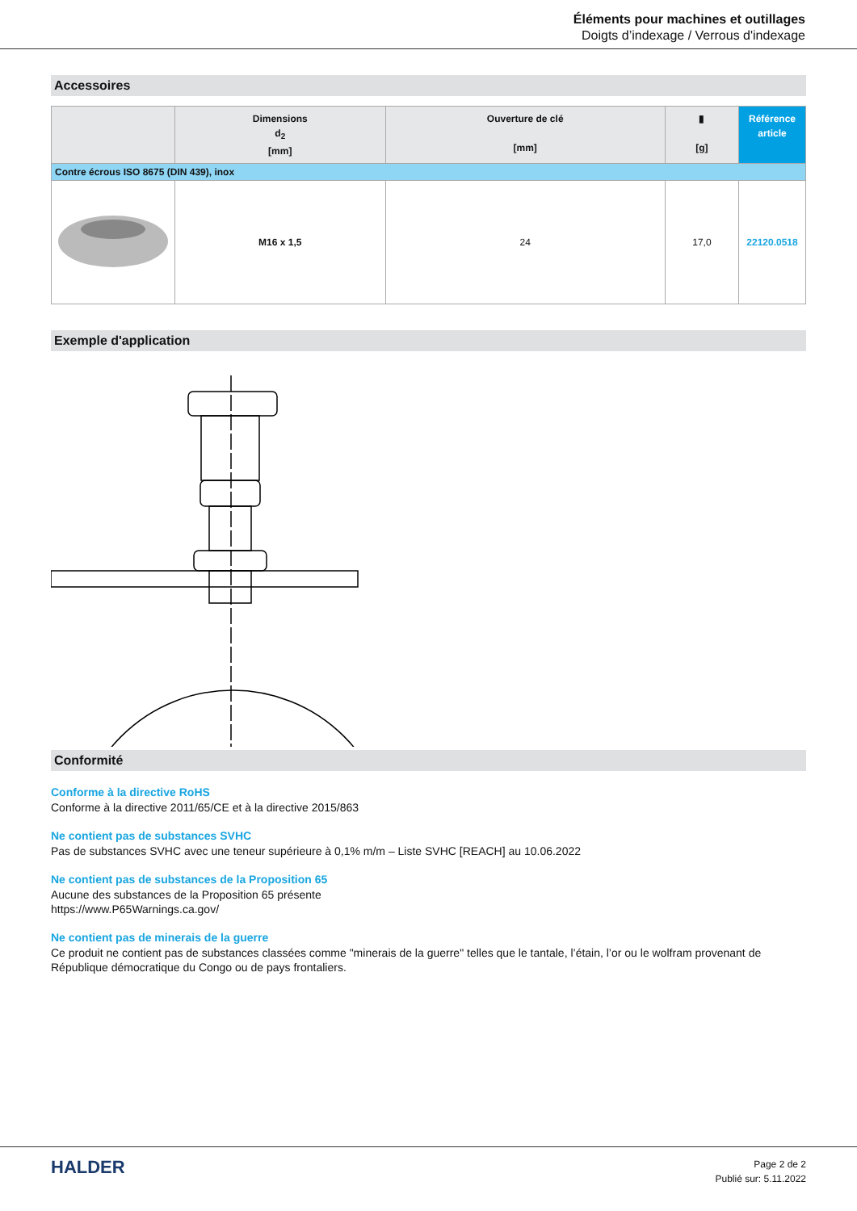Éléments pour machines et outillages
Doigts d’indexage / Verrous d'indexage
Accessoires
| | Dimensions d<sub>2</sub> [mm] | Ouverture de clé [mm] | ▮ [g] | Référence article |
| --- | --- | --- | --- | --- |
| Contre écrous ISO 8675 (DIN 439), inox | | | | |
| | M16 x 1,5 | 24 | 17,0 | 22120.0518 |
Exemple d'application
Conformité
Conforme à la directive RoHS
Conforme à la directive 2011/65/CE et à la directive 2015/863
Ne contient pas de substances SVHC
Pas de substances SVHC avec une teneur supérieure à 0,1% m/m – Liste SVHC [REACH] au 10.06.2022
Ne contient pas de substances de la Proposition 65
Aucune des substances de la Proposition 65 présente
https://www.P65Warnings.ca.gov/
Ne contient pas de minerais de la guerre
Ce produit ne contient pas de substances classées comme "minerais de la guerre" telles que le tantale, l’étain, l’or ou le wolfram provenant de République démocratique du Congo ou de pays frontaliers.
HALDER
Page 2 de 2
Publié sur: 5.11.2022